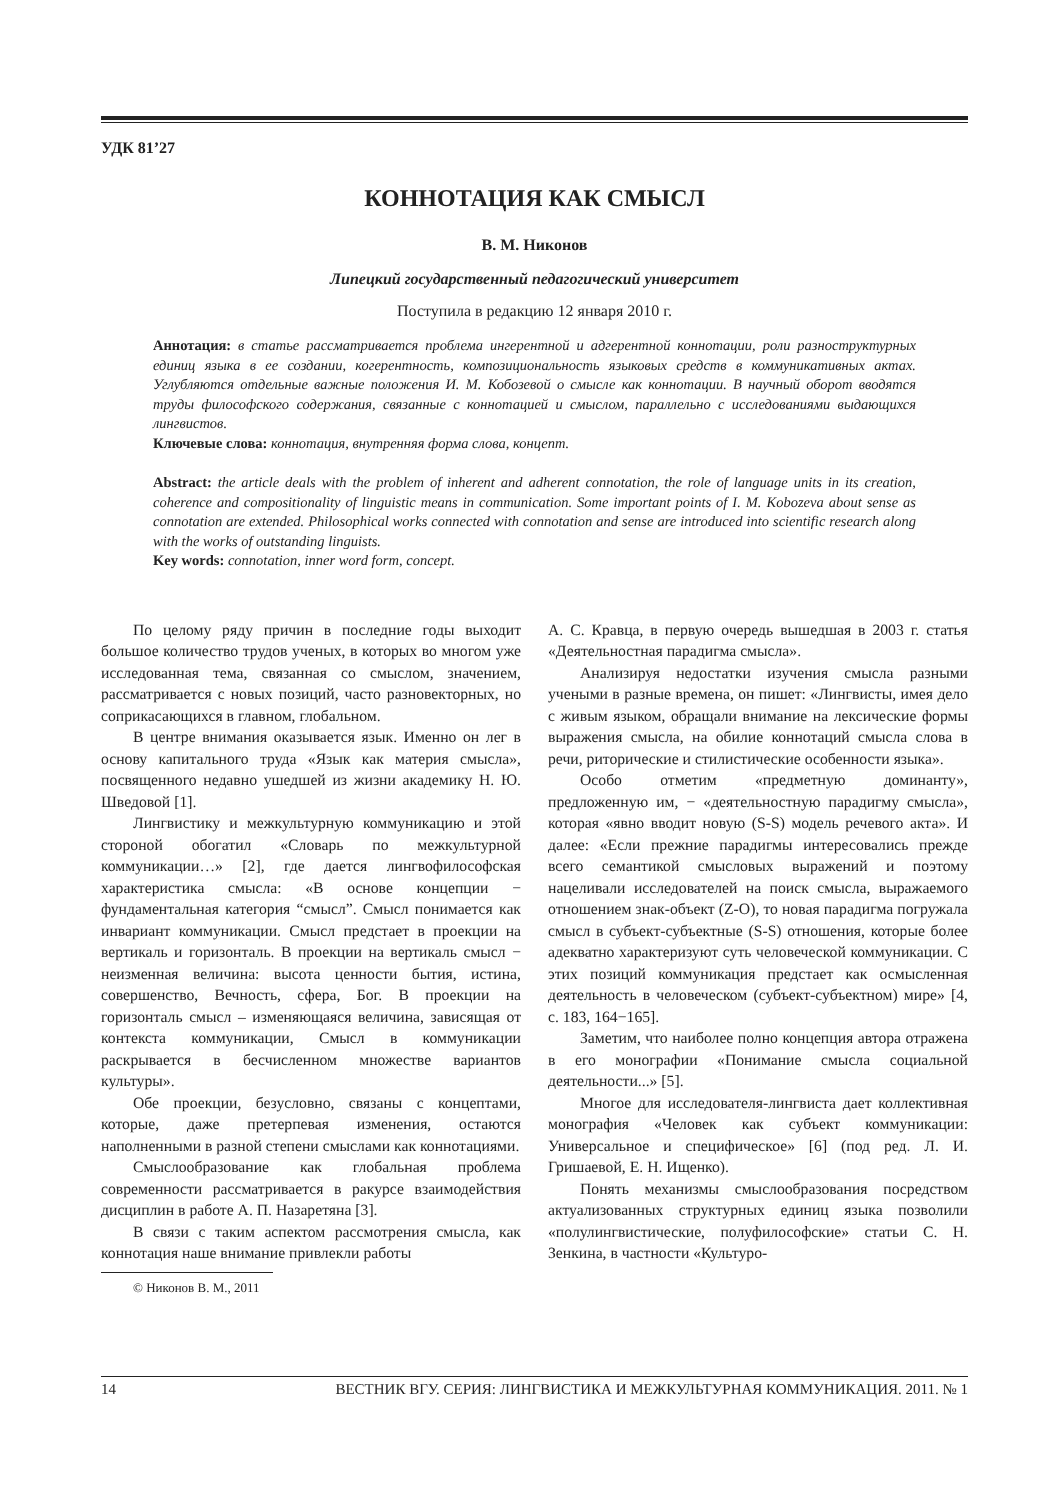УДК 81’27
КОННОТАЦИЯ КАК СМЫСЛ
В. М. Никонов
Липецкий государственный педагогический университет
Поступила в редакцию 12 января 2010 г.
Аннотация: в статье рассматривается проблема ингерентной и адгерентной коннотации, роли разноструктурных единиц языка в ее создании, когерентность, композициональность языковых средств в коммуникативных актах. Углубляются отдельные важные положения И. М. Кобозевой о смысле как коннотации. В научный оборот вводятся труды философского содержания, связанные с коннотацией и смыслом, параллельно с исследованиями выдающихся лингвистов.
Ключевые слова: коннотация, внутренняя форма слова, концепт.
Abstract: the article deals with the problem of inherent and adherent connotation, the role of language units in its creation, coherence and compositionality of linguistic means in communication. Some important points of I. M. Kobozeva about sense as connotation are extended. Philosophical works connected with connotation and sense are introduced into scientific research along with the works of outstanding linguists.
Key words: connotation, inner word form, concept.
По целому ряду причин в последние годы выходит большое количество трудов ученых, в которых во многом уже исследованная тема, связанная со смыслом, значением, рассматривается с новых позиций, часто разновекторных, но соприкасающихся в главном, глобальном.
В центре внимания оказывается язык. Именно он лег в основу капитального труда «Язык как материя смысла», посвященного недавно ушедшей из жизни академику Н. Ю. Шведовой [1].
Лингвистику и межкультурную коммуникацию и этой стороной обогатил «Словарь по межкультурной коммуникации…» [2], где дается лингвофилософская характеристика смысла: «В основе концепции − фундаментальная категория “смысл”. Смысл понимается как инвариант коммуникации. Смысл предстает в проекции на вертикаль и горизонталь. В проекции на вертикаль смысл − неизменная величина: высота ценности бытия, истина, совершенство, Вечность, сфера, Бог. В проекции на горизонталь смысл – изменяющаяся величина, зависящая от контекста коммуникации, Смысл в коммуникации раскрывается в бесчисленном множестве вариантов культуры».
Обе проекции, безусловно, связаны с концептами, которые, даже претерпевая изменения, остаются наполненными в разной степени смыслами как коннотациями.
Смыслообразование как глобальная проблема современности рассматривается в ракурсе взаимодействия дисциплин в работе А. П. Назаретяна [3].
В связи с таким аспектом рассмотрения смысла, как коннотация наше внимание привлекли работы
© Никонов В. М., 2011
А. С. Кравца, в первую очередь вышедшая в 2003 г. статья «Деятельностная парадигма смысла».
Анализируя недостатки изучения смысла разными учеными в разные времена, он пишет: «Лингвисты, имея дело с живым языком, обращали внимание на лексические формы выражения смысла, на обилие коннотаций смысла слова в речи, риторические и стилистические особенности языка».
Особо отметим «предметную доминанту», предложенную им, − «деятельностную парадигму смысла», которая «явно вводит новую (S-S) модель речевого акта». И далее: «Если прежние парадигмы интересовались прежде всего семантикой смысловых выражений и поэтому нацеливали исследователей на поиск смысла, выражаемого отношением знак-объект (Z-O), то новая парадигма погружала смысл в субъект-субъектные (S-S) отношения, которые более адекватно характеризуют суть человеческой коммуникации. С этих позиций коммуникация предстает как осмысленная деятельность в человеческом (субъект-субъектном) мире» [4, с. 183, 164−165].
Заметим, что наиболее полно концепция автора отражена в его монографии «Понимание смысла социальной деятельности...» [5].
Многое для исследователя-лингвиста дает коллективная монография «Человек как субъект коммуникации: Универсальное и специфическое» [6] (под ред. Л. И. Гришаевой, Е. Н. Ищенко).
Понять механизмы смыслообразования посредством актуализованных структурных единиц языка позволили «полулингвистические, полуфилософские» статьи С. Н. Зенкина, в частности «Культуро-
14 ВЕСТНИК ВГУ. СЕРИЯ: ЛИНГВИСТИКА И МЕЖКУЛЬТУРНАЯ КОММУНИКАЦИЯ. 2011. № 1